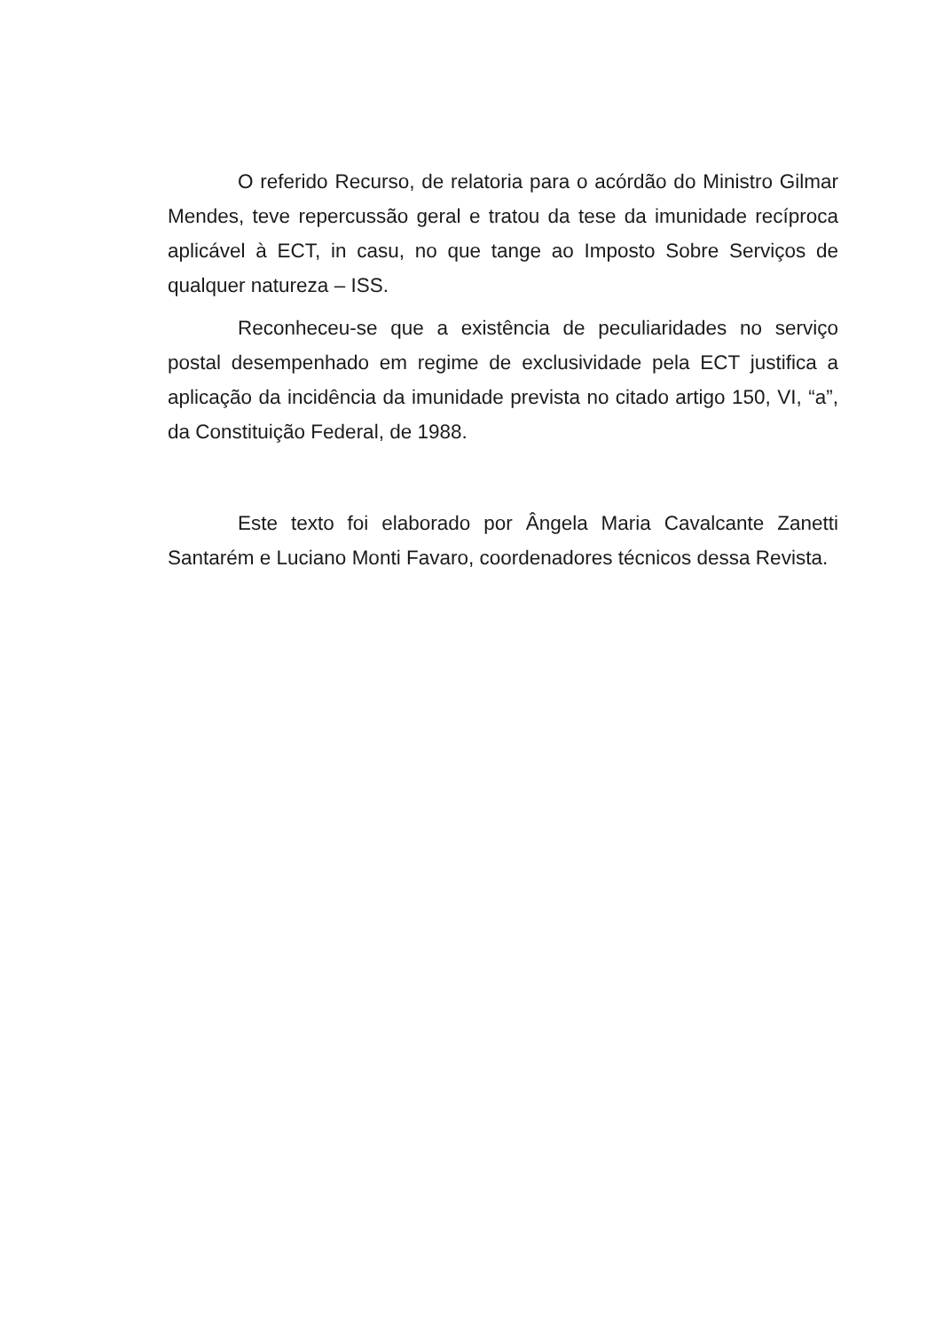O referido Recurso, de relatoria para o acórdão do Ministro Gilmar Mendes, teve repercussão geral e tratou da tese da imunidade recíproca aplicável à ECT, in casu, no que tange ao Imposto Sobre Serviços de qualquer natureza – ISS.
Reconheceu-se que a existência de peculiaridades no serviço postal desempenhado em regime de exclusividade pela ECT justifica a aplicação da incidência da imunidade prevista no citado artigo 150, VI, “a”, da Constituição Federal, de 1988.
Este texto foi elaborado por Ângela Maria Cavalcante Zanetti Santarém e Luciano Monti Favaro, coordenadores técnicos dessa Revista.